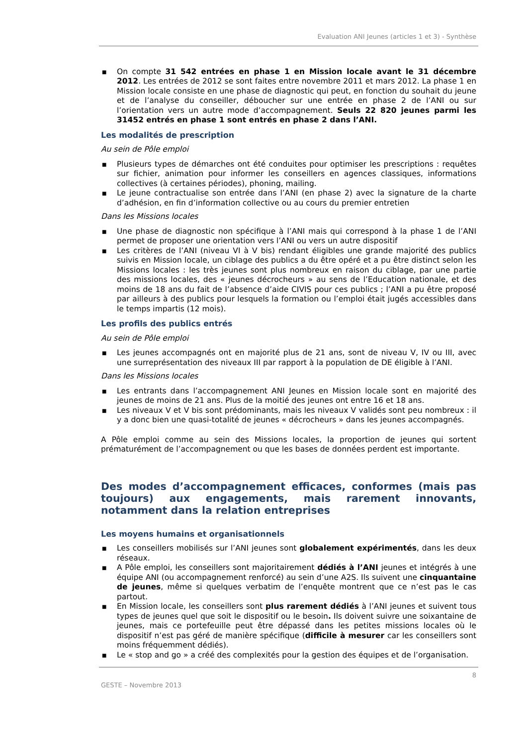Evaluation ANI Jeunes (articles 1 et 3) - Synthèse
■ On compte 31 542 entrées en phase 1 en Mission locale avant le 31 décembre 2012. Les entrées de 2012 se sont faites entre novembre 2011 et mars 2012. La phase 1 en Mission locale consiste en une phase de diagnostic qui peut, en fonction du souhait du jeune et de l’analyse du conseiller, déboucher sur une entrée en phase 2 de l’ANI ou sur l’orientation vers un autre mode d’accompagnement. Seuls 22 820 jeunes parmi les 31452 entrés en phase 1 sont entrés en phase 2 dans l’ANI.
Les modalités de prescription
Au sein de Pôle emploi
■ Plusieurs types de démarches ont été conduites pour optimiser les prescriptions : requêtes sur fichier, animation pour informer les conseillers en agences classiques, informations collectives (à certaines périodes), phoning, mailing.
■ Le jeune contractualise son entrée dans l’ANI (en phase 2) avec la signature de la charte d’adhésion, en fin d’information collective ou au cours du premier entretien
Dans les Missions locales
■ Une phase de diagnostic non spécifique à l’ANI mais qui correspond à la phase 1 de l’ANI permet de proposer une orientation vers l’ANI ou vers un autre dispositif
■ Les critères de l’ANI (niveau VI à V bis) rendant éligibles une grande majorité des publics suivis en Mission locale, un ciblage des publics a du être opéré et a pu être distinct selon les Missions locales : les très jeunes sont plus nombreux en raison du ciblage, par une partie des missions locales, des « jeunes décrocheurs » au sens de l’Education nationale, et des moins de 18 ans du fait de l’absence d’aide CIVIS pour ces publics ; l’ANI a pu être proposé par ailleurs à des publics pour lesquels la formation ou l’emploi était jugés accessibles dans le temps impartis (12 mois).
Les profils des publics entrés
Au sein de Pôle emploi
■ Les jeunes accompagnés ont en majorité plus de 21 ans, sont de niveau V, IV ou III, avec une surreprésentation des niveaux III par rapport à la population de DE éligible à l’ANI.
Dans les Missions locales
■ Les entrants dans l’accompagnement ANI Jeunes en Mission locale sont en majorité des jeunes de moins de 21 ans. Plus de la moitié des jeunes ont entre 16 et 18 ans.
■ Les niveaux V et V bis sont prédominants, mais les niveaux V validés sont peu nombreux : il y a donc bien une quasi-totalité de jeunes « décrocheurs » dans les jeunes accompagnés.
A Pôle emploi comme au sein des Missions locales, la proportion de jeunes qui sortent prématurément de l’accompagnement ou que les bases de données perdent est importante.
Des modes d’accompagnement efficaces, conformes (mais pas toujours) aux engagements, mais rarement innovants, notamment dans la relation entreprises
Les moyens humains et organisationnels
■ Les conseillers mobilisés sur l’ANI jeunes sont globalement expérimentés, dans les deux réseaux.
■ A Pôle emploi, les conseillers sont majoritairement dédiés à l’ANI jeunes et intégrés à une équipe ANI (ou accompagnement renforcé) au sein d’une A2S. Ils suivent une cinquantaine de jeunes, même si quelques verbatim de l’enquête montrent que ce n’est pas le cas partout.
■ En Mission locale, les conseillers sont plus rarement dédiés à l’ANI jeunes et suivent tous types de jeunes quel que soit le dispositif ou le besoin. Ils doivent suivre une soixantaine de jeunes, mais ce portefeuille peut être dépassé dans les petites missions locales où le dispositif n’est pas géré de manière spécifique (difficile à mesurer car les conseillers sont moins fréquemment dédiés).
■ Le « stop and go » a créé des complexités pour la gestion des équipes et de l’organisation.
8
GESTE – Novembre 2013